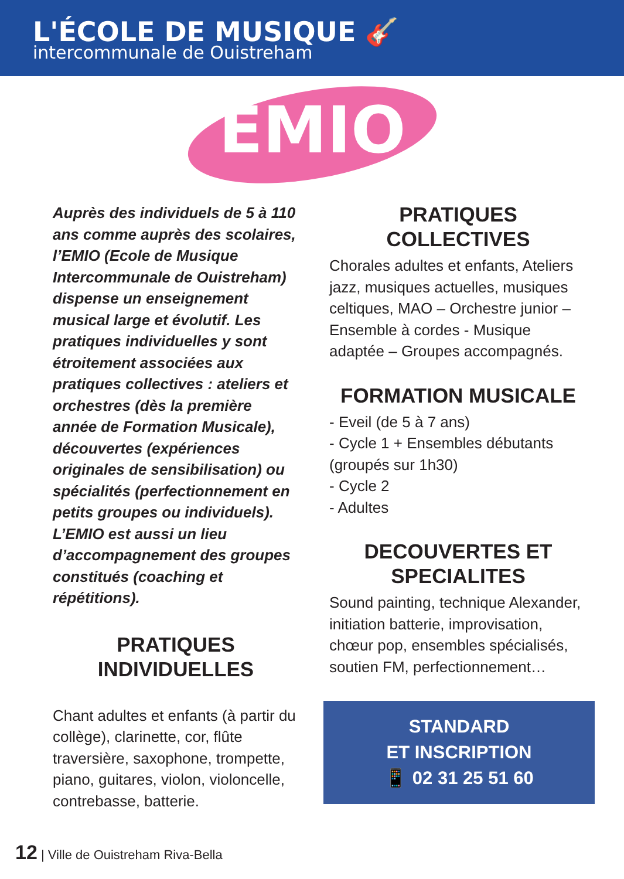L'ÉCOLE DE MUSIQUE 🎸
intercommunale de Ouistreham
EMIO
Auprès des individuels de 5 à 110 ans comme auprès des scolaires, l’EMIO (Ecole de Musique Intercommunale de Ouistreham) dispense un enseignement musical large et évolutif. Les pratiques individuelles y sont étroitement associées aux pratiques collectives : ateliers et orchestres (dès la première année de Formation Musicale), découvertes (expériences originales de sensibilisation) ou spécialités (perfectionnement en petits groupes ou individuels). L’EMIO est aussi un lieu d’accompagnement des groupes constitués (coaching et répétitions).
PRATIQUES
INDIVIDUELLES
Chant adultes et enfants (à partir du collège), clarinette, cor, flûte traversière, saxophone, trompette, piano, guitares, violon, violoncelle, contrebasse, batterie.
PRATIQUES
COLLECTIVES
Chorales adultes et enfants, Ateliers jazz, musiques actuelles, musiques celtiques, MAO – Orchestre junior – Ensemble à cordes - Musique adaptée – Groupes accompagnés.
FORMATION MUSICALE
- Eveil (de 5 à 7 ans)
- Cycle 1 + Ensembles débutants (groupés sur 1h30)
- Cycle 2
- Adultes
DECOUVERTES ET
SPECIALITES
Sound painting, technique Alexander, initiation batterie, improvisation, chœur pop, ensembles spécialisés, soutien FM, perfectionnement…
STANDARD
ET INSCRIPTION
📱 02 31 25 51 60
12 | Ville de Ouistreham Riva-Bella